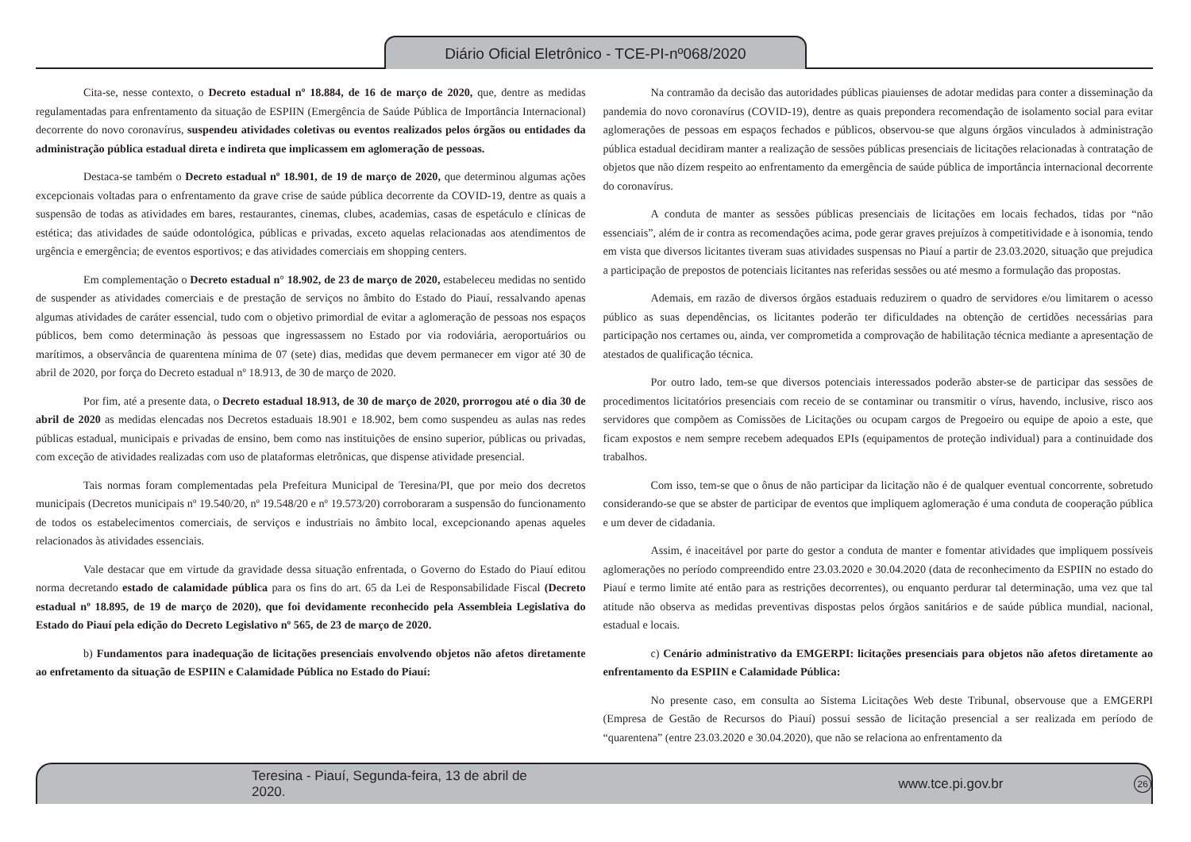Diário Oficial Eletrônico - TCE-PI-nº068/2020
Cita-se, nesse contexto, o Decreto estadual nº 18.884, de 16 de março de 2020, que, dentre as medidas regulamentadas para enfrentamento da situação de ESPIIN (Emergência de Saúde Pública de Importância Internacional) decorrente do novo coronavírus, suspendeu atividades coletivas ou eventos realizados pelos órgãos ou entidades da administração pública estadual direta e indireta que implicassem em aglomeração de pessoas.
Destaca-se também o Decreto estadual nº 18.901, de 19 de março de 2020, que determinou algumas ações excepcionais voltadas para o enfrentamento da grave crise de saúde pública decorrente da COVID-19, dentre as quais a suspensão de todas as atividades em bares, restaurantes, cinemas, clubes, academias, casas de espetáculo e clínicas de estética; das atividades de saúde odontológica, públicas e privadas, exceto aquelas relacionadas aos atendimentos de urgência e emergência; de eventos esportivos; e das atividades comerciais em shopping centers.
Em complementação o Decreto estadual n° 18.902, de 23 de março de 2020, estabeleceu medidas no sentido de suspender as atividades comerciais e de prestação de serviços no âmbito do Estado do Piauí, ressalvando apenas algumas atividades de caráter essencial, tudo com o objetivo primordial de evitar a aglomeração de pessoas nos espaços públicos, bem como determinação às pessoas que ingressassem no Estado por via rodoviária, aeroportuários ou marítimos, a observância de quarentena mínima de 07 (sete) dias, medidas que devem permanecer em vigor até 30 de abril de 2020, por força do Decreto estadual nº 18.913, de 30 de março de 2020.
Por fim, até a presente data, o Decreto estadual 18.913, de 30 de março de 2020, prorrogou até o dia 30 de abril de 2020 as medidas elencadas nos Decretos estaduais 18.901 e 18.902, bem como suspendeu as aulas nas redes públicas estadual, municipais e privadas de ensino, bem como nas instituições de ensino superior, públicas ou privadas, com exceção de atividades realizadas com uso de plataformas eletrônicas, que dispense atividade presencial.
Tais normas foram complementadas pela Prefeitura Municipal de Teresina/PI, que por meio dos decretos municipais (Decretos municipais nº 19.540/20, nº 19.548/20 e nº 19.573/20) corroboraram a suspensão do funcionamento de todos os estabelecimentos comerciais, de serviços e industriais no âmbito local, excepcionando apenas aqueles relacionados às atividades essenciais.
Vale destacar que em virtude da gravidade dessa situação enfrentada, o Governo do Estado do Piauí editou norma decretando estado de calamidade pública para os fins do art. 65 da Lei de Responsabilidade Fiscal (Decreto estadual nº 18.895, de 19 de março de 2020), que foi devidamente reconhecido pela Assembleia Legislativa do Estado do Piauí pela edição do Decreto Legislativo nº 565, de 23 de março de 2020.
b) Fundamentos para inadequação de licitações presenciais envolvendo objetos não afetos diretamente ao enfretamento da situação de ESPIIN e Calamidade Pública no Estado do Piauí:
Na contramão da decisão das autoridades públicas piauienses de adotar medidas para conter a disseminação da pandemia do novo coronavírus (COVID-19), dentre as quais prepondera recomendação de isolamento social para evitar aglomerações de pessoas em espaços fechados e públicos, observou-se que alguns órgãos vinculados à administração pública estadual decidiram manter a realização de sessões públicas presenciais de licitações relacionadas à contratação de objetos que não dizem respeito ao enfrentamento da emergência de saúde pública de importância internacional decorrente do coronavírus.
A conduta de manter as sessões públicas presenciais de licitações em locais fechados, tidas por “não essenciais”, além de ir contra as recomendações acima, pode gerar graves prejuízos à competitividade e à isonomia, tendo em vista que diversos licitantes tiveram suas atividades suspensas no Piauí a partir de 23.03.2020, situação que prejudica a participação de prepostos de potenciais licitantes nas referidas sessões ou até mesmo a formulação das propostas.
Ademais, em razão de diversos órgãos estaduais reduzirem o quadro de servidores e/ou limitarem o acesso público as suas dependências, os licitantes poderão ter dificuldades na obtenção de certidões necessárias para participação nos certames ou, ainda, ver comprometida a comprovação de habilitação técnica mediante a apresentação de atestados de qualificação técnica.
Por outro lado, tem-se que diversos potenciais interessados poderão abster-se de participar das sessões de procedimentos licitatórios presenciais com receio de se contaminar ou transmitir o vírus, havendo, inclusive, risco aos servidores que compõem as Comissões de Licitações ou ocupam cargos de Pregoeiro ou equipe de apoio a este, que ficam expostos e nem sempre recebem adequados EPIs (equipamentos de proteção individual) para a continuidade dos trabalhos.
Com isso, tem-se que o ônus de não participar da licitação não é de qualquer eventual concorrente, sobretudo considerando-se que se abster de participar de eventos que impliquem aglomeração é uma conduta de cooperação pública e um dever de cidadania.
Assim, é inaceitável por parte do gestor a conduta de manter e fomentar atividades que impliquem possíveis aglomerações no período compreendido entre 23.03.2020 e 30.04.2020 (data de reconhecimento da ESPIIN no estado do Piauí e termo limite até então para as restrições decorrentes), ou enquanto perdurar tal determinação, uma vez que tal atitude não observa as medidas preventivas dispostas pelos órgãos sanitários e de saúde pública mundial, nacional, estadual e locais.
c) Cenário administrativo da EMGERPI: licitações presenciais para objetos não afetos diretamente ao enfrentamento da ESPIIN e Calamidade Pública:
No presente caso, em consulta ao Sistema Licitações Web deste Tribunal, observouse que a EMGERPI (Empresa de Gestão de Recursos do Piauí) possui sessão de licitação presencial a ser realizada em período de “quarentena” (entre 23.03.2020 e 30.04.2020), que não se relaciona ao enfrentamento da
Teresina - Piauí, Segunda-feira, 13 de abril de 2020. www.tce.pi.gov.br 26